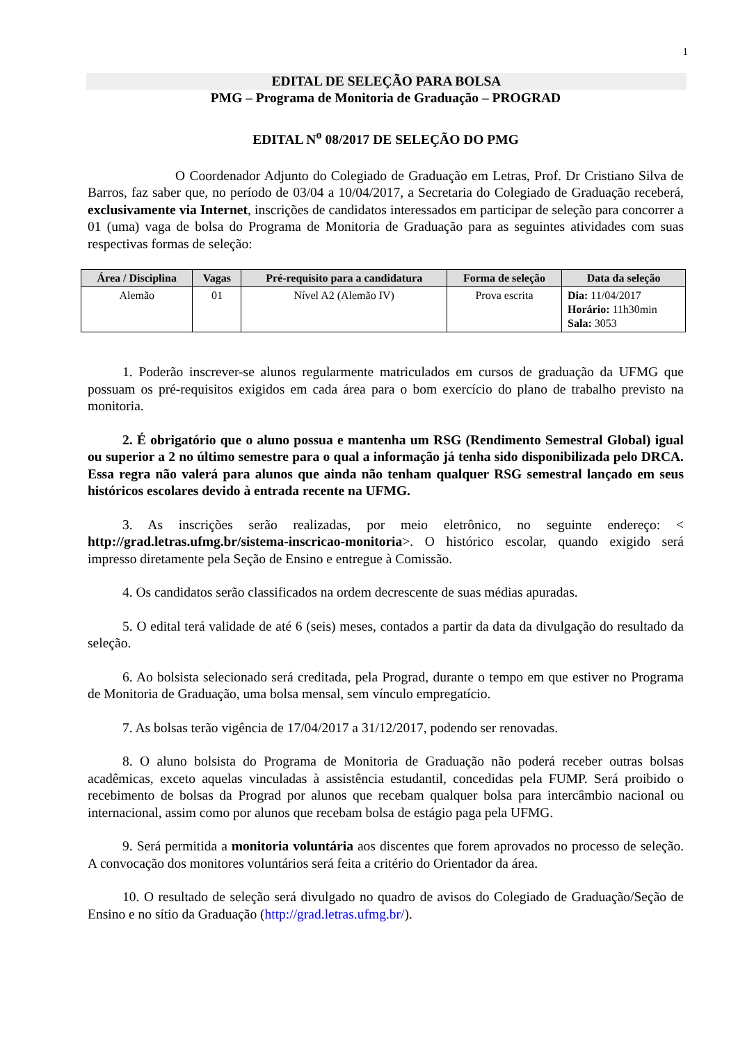1
EDITAL DE SELEÇÃO PARA BOLSA
PMG – Programa de Monitoria de Graduação – PROGRAD
EDITAL N<sup>o</sup> 08/2017 DE SELEÇÃO DO PMG
O Coordenador Adjunto do Colegiado de Graduação em Letras, Prof. Dr Cristiano Silva de Barros, faz saber que, no período de 03/04 a 10/04/2017, a Secretaria do Colegiado de Graduação receberá, exclusivamente via Internet, inscrições de candidatos interessados em participar de seleção para concorrer a 01 (uma) vaga de bolsa do Programa de Monitoria de Graduação para as seguintes atividades com suas respectivas formas de seleção:
| Área / Disciplina | Vagas | Pré-requisito para a candidatura | Forma de seleção | Data da seleção |
| --- | --- | --- | --- | --- |
| Alemão | 01 | Nível A2 (Alemão IV) | Prova escrita | Dia: 11/04/2017 Horário: 11h30min Sala: 3053 |
1. Poderão inscrever-se alunos regularmente matriculados em cursos de graduação da UFMG que possuam os pré-requisitos exigidos em cada área para o bom exercício do plano de trabalho previsto na monitoria.
2. É obrigatório que o aluno possua e mantenha um RSG (Rendimento Semestral Global) igual ou superior a 2 no último semestre para o qual a informação já tenha sido disponibilizada pelo DRCA. Essa regra não valerá para alunos que ainda não tenham qualquer RSG semestral lançado em seus históricos escolares devido à entrada recente na UFMG.
3. As inscrições serão realizadas, por meio eletrônico, no seguinte endereço: < http://grad.letras.ufmg.br/sistema-inscricao-monitoria>. O histórico escolar, quando exigido será impresso diretamente pela Seção de Ensino e entregue à Comissão.
4. Os candidatos serão classificados na ordem decrescente de suas médias apuradas.
5. O edital terá validade de até 6 (seis) meses, contados a partir da data da divulgação do resultado da seleção.
6. Ao bolsista selecionado será creditada, pela Prograd, durante o tempo em que estiver no Programa de Monitoria de Graduação, uma bolsa mensal, sem vínculo empregatício.
7. As bolsas terão vigência de 17/04/2017 a 31/12/2017, podendo ser renovadas.
8. O aluno bolsista do Programa de Monitoria de Graduação não poderá receber outras bolsas acadêmicas, exceto aquelas vinculadas à assistência estudantil, concedidas pela FUMP. Será proibido o recebimento de bolsas da Prograd por alunos que recebam qualquer bolsa para intercâmbio nacional ou internacional, assim como por alunos que recebam bolsa de estágio paga pela UFMG.
9. Será permitida a monitoria voluntária aos discentes que forem aprovados no processo de seleção. A convocação dos monitores voluntários será feita a critério do Orientador da área.
10. O resultado de seleção será divulgado no quadro de avisos do Colegiado de Graduação/Seção de Ensino e no sítio da Graduação (http://grad.letras.ufmg.br/).